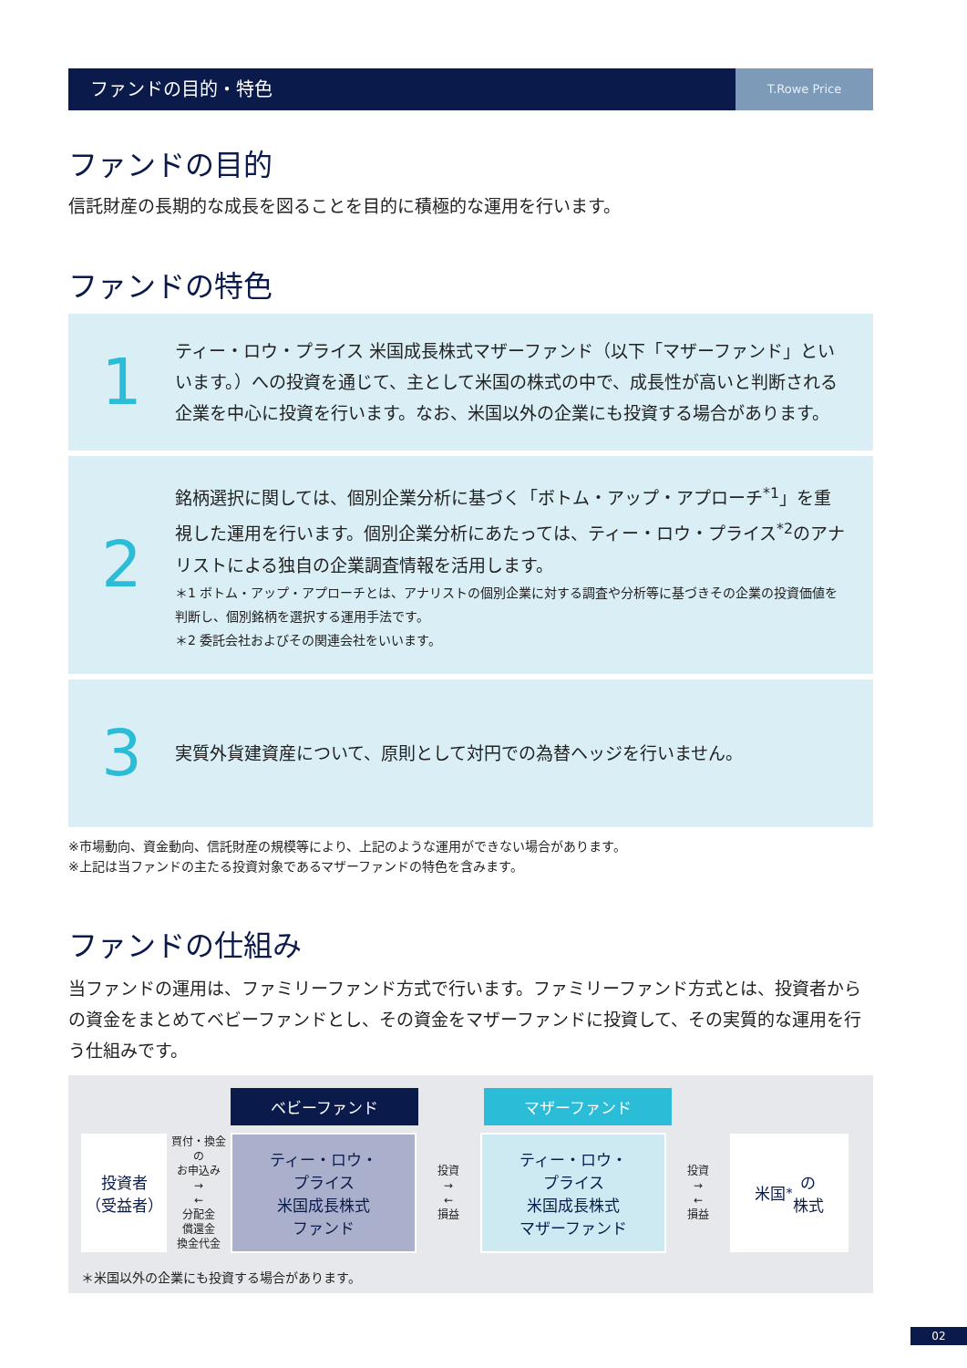ファンドの目的・特色
T.Rowe Price
ファンドの目的
信託財産の長期的な成長を図ることを目的に積極的な運用を行います。
ファンドの特色
1
ティー・ロウ・プライス 米国成長株式マザーファンド（以下「マザーファンド」といいます。）への投資を通じて、主として米国の株式の中で、成長性が高いと判断される企業を中心に投資を行います。なお、米国以外の企業にも投資する場合があります。
2
銘柄選択に関しては、個別企業分析に基づく「ボトム・アップ・アプローチ<sup>*1</sup>」を重視した運用を行います。個別企業分析にあたっては、ティー・ロウ・プライス<sup>*2</sup>のアナリストによる独自の企業調査情報を活用します。
＊1 ボトム・アップ・アプローチとは、アナリストの個別企業に対する調査や分析等に基づきその企業の投資価値を判断し、個別銘柄を選択する運用手法です。
＊2 委託会社およびその関連会社をいいます。
3
実質外貨建資産について、原則として対円での為替ヘッジを行いません。
※市場動向、資金動向、信託財産の規模等により、上記のような運用ができない場合があります。
※上記は当ファンドの主たる投資対象であるマザーファンドの特色を含みます。
ファンドの仕組み
当ファンドの運用は、ファミリーファンド方式で行います。ファミリーファンド方式とは、投資者からの資金をまとめてベビーファンドとし、その資金をマザーファンドに投資して、その実質的な運用を行う仕組みです。
ベビーファンド マザーファンド
投資者
（受益者）
買付・換金の
お申込み
→
←
分配金
償還金
換金代金
ティー・ロウ・
プライス
米国成長株式
ファンド
投資
→
←
損益
ティー・ロウ・
プライス
米国成長株式
マザーファンド
投資
→
←
損益
米国<sup>*</sup>の
株式
＊米国以外の企業にも投資する場合があります。
02